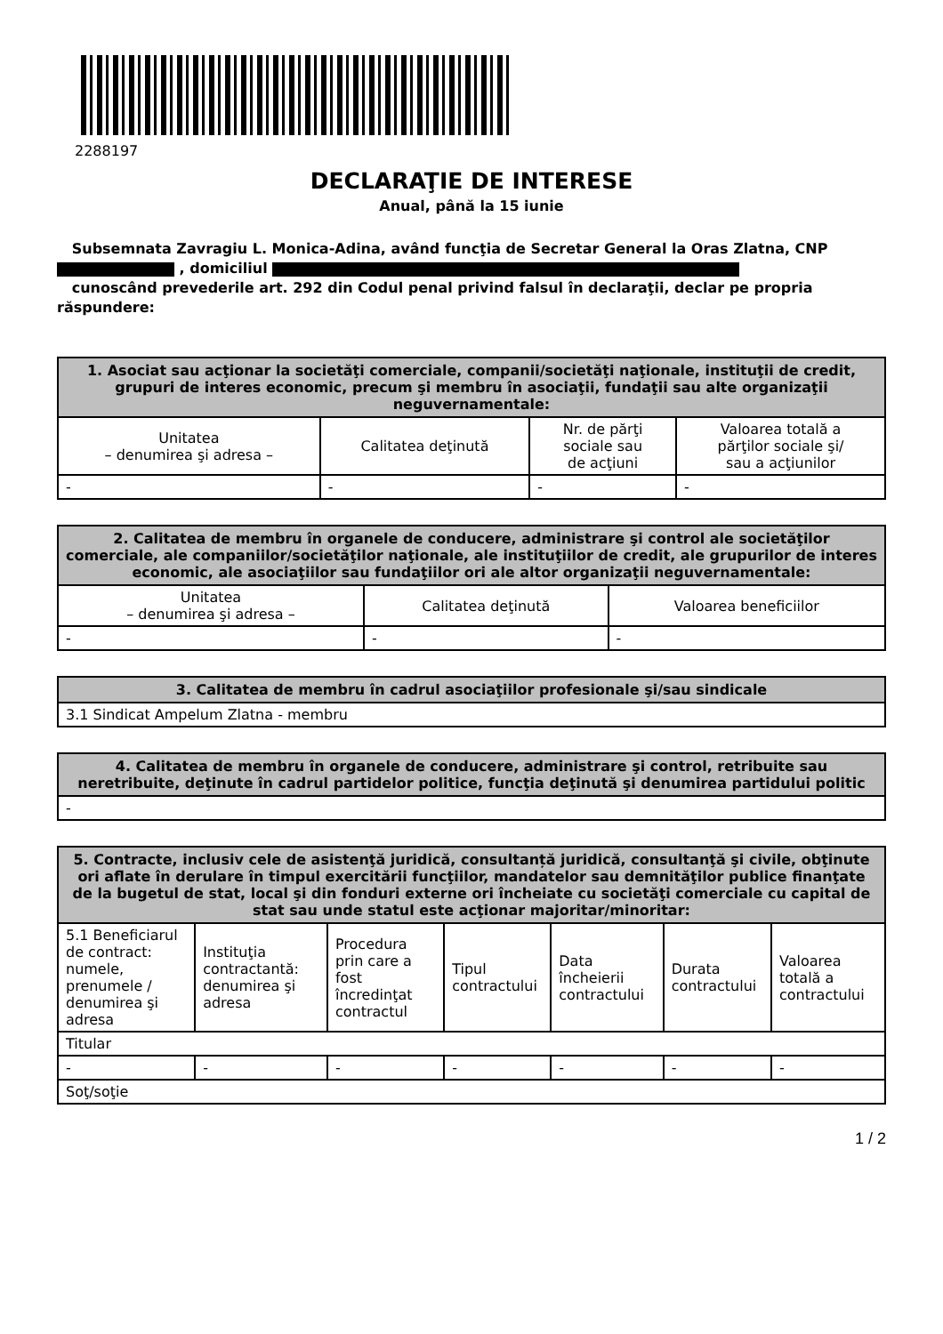2288197
DECLARAŢIE DE INTERESE
Anual, până la 15 iunie
Subsemnata Zavragiu L. Monica-Adina, având funcţia de Secretar General la Oras Zlatna, CNP
, domiciliul
cunoscând prevederile art. 292 din Codul penal privind falsul în declaraţii, declar pe propria răspundere:
| 1. Asociat sau acţionar la societăţi comerciale, companii/societăţi naţionale, instituţii de credit, grupuri de interes economic, precum şi membru în asociaţii, fundaţii sau alte organizaţii neguvernamentale: | | | |
| --- | --- | --- | --- |
| Unitatea – denumirea şi adresa – | Calitatea deţinută | Nr. de părţi sociale sau de acţiuni | Valoarea totală a părţilor sociale şi/ sau a acţiunilor |
| - | - | - | - |
| 2. Calitatea de membru în organele de conducere, administrare şi control ale societăţilor comerciale, ale companiilor/societăţilor naţionale, ale instituţiilor de credit, ale grupurilor de interes economic, ale asociaţiilor sau fundaţiilor ori ale altor organizaţii neguvernamentale: | | |
| --- | --- | --- |
| Unitatea – denumirea şi adresa – | Calitatea deţinută | Valoarea beneficiilor |
| - | - | - |
| 3. Calitatea de membru în cadrul asociaţiilor profesionale şi/sau sindicale |
| --- |
| 3.1 Sindicat Ampelum Zlatna - membru |
| 4. Calitatea de membru în organele de conducere, administrare şi control, retribuite sau neretribuite, deţinute în cadrul partidelor politice, funcţia deţinută şi denumirea partidului politic |
| --- |
| - |
| 5. Contracte, inclusiv cele de asistenţă juridică, consultanță juridică, consultanţă şi civile, obţinute ori aflate în derulare în timpul exercitării funcţiilor, mandatelor sau demnităţilor publice finanţate de la bugetul de stat, local şi din fonduri externe ori încheiate cu societăţi comerciale cu capital de stat sau unde statul este acţionar majoritar/minoritar: | | | | | | |
| --- | --- | --- | --- | --- | --- | --- |
| 5.1 Beneficiarul de contract: numele, prenumele / denumirea şi adresa | Instituţia contractantă: denumirea şi adresa | Procedura prin care a fost încredinţat contractul | Tipul contractului | Data încheierii contractului | Durata contractului | Valoarea totală a contractului |
| Titular | | | | | | |
| - | - | - | - | - | - | - |
| Soţ/soţie | | | | | | |
1 / 2